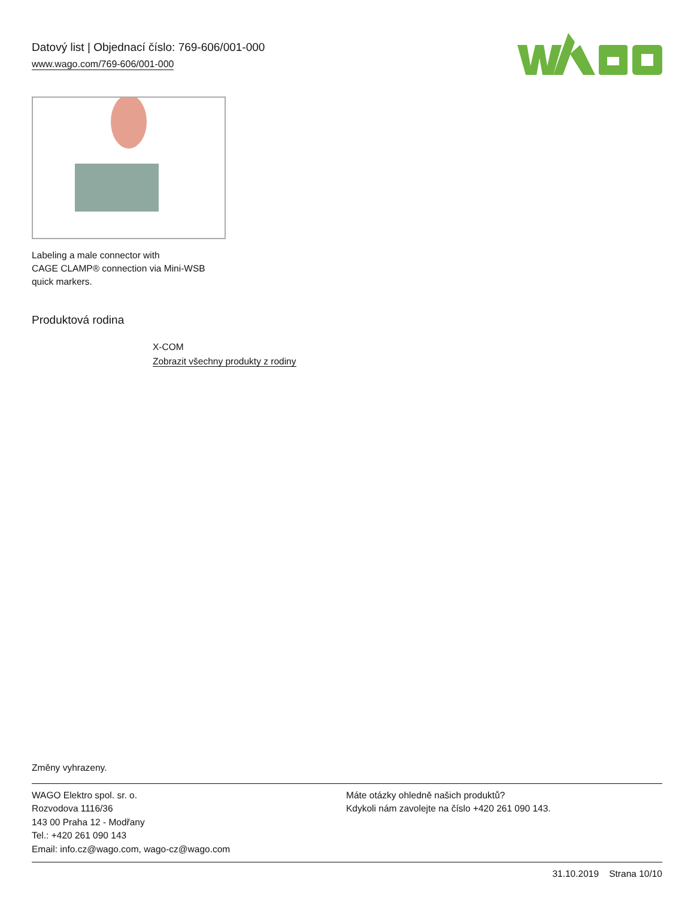Datový list | Objednací číslo: 769-606/001-000
www.wago.com/769-606/001-000
Labeling a male connector with
CAGE CLAMP® connection via Mini-WSB
quick markers.
Produktová rodina
X-COM
Zobrazit všechny produkty z rodiny
Změny vyhrazeny.
WAGO Elektro spol. sr. o.
Rozvodova 1116/36
143 00 Praha 12 - Modřany
Tel.: +420 261 090 143
Email: info.cz@wago.com, wago-cz@wago.com
Máte otázky ohledně našich produktů?
Kdykoli nám zavolejte na číslo +420 261 090 143.
31.10.2019 Strana 10/10